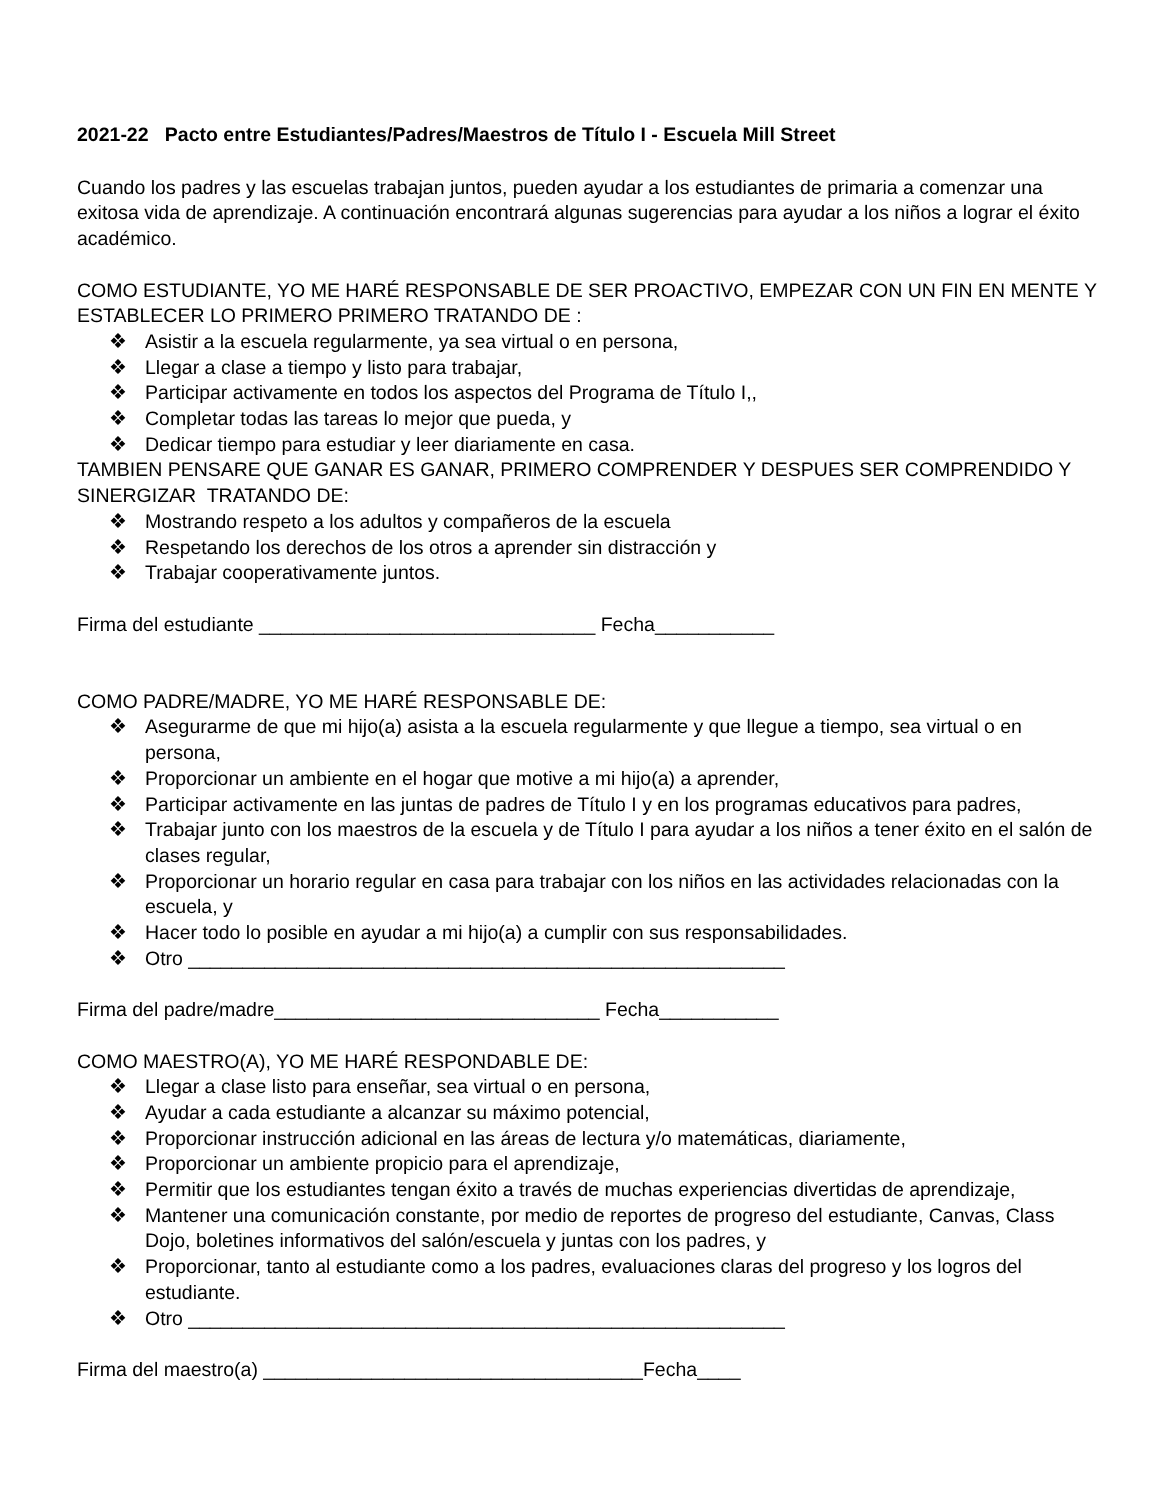2021-22 Pacto entre Estudiantes/Padres/Maestros de Título I - Escuela Mill Street
Cuando los padres y las escuelas trabajan juntos, pueden ayudar a los estudiantes de primaria a comenzar una exitosa vida de aprendizaje. A continuación encontrará algunas sugerencias para ayudar a los niños a lograr el éxito académico.
COMO ESTUDIANTE, YO ME HARÉ RESPONSABLE DE SER PROACTIVO, EMPEZAR CON UN FIN EN MENTE Y ESTABLECER LO PRIMERO PRIMERO TRATANDO DE :
❖ Asistir a la escuela regularmente, ya sea virtual o en persona,
❖ Llegar a clase a tiempo y listo para trabajar,
❖ Participar activamente en todos los aspectos del Programa de Título I,,
❖ Completar todas las tareas lo mejor que pueda, y
❖ Dedicar tiempo para estudiar y leer diariamente en casa.
TAMBIEN PENSARE QUE GANAR ES GANAR, PRIMERO COMPRENDER Y DESPUES SER COMPRENDIDO Y SINERGIZAR TRATANDO DE:
❖ Mostrando respeto a los adultos y compañeros de la escuela
❖ Respetando los derechos de los otros a aprender sin distracción y
❖ Trabajar cooperativamente juntos.
Firma del estudiante _______________________________ Fecha___________
COMO PADRE/MADRE, YO ME HARÉ RESPONSABLE DE:
❖ Asegurarme de que mi hijo(a) asista a la escuela regularmente y que llegue a tiempo, sea virtual o en persona,
❖ Proporcionar un ambiente en el hogar que motive a mi hijo(a) a aprender,
❖ Participar activamente en las juntas de padres de Título I y en los programas educativos para padres,
❖ Trabajar junto con los maestros de la escuela y de Título I para ayudar a los niños a tener éxito en el salón de clases regular,
❖ Proporcionar un horario regular en casa para trabajar con los niños en las actividades relacionadas con la escuela, y
❖ Hacer todo lo posible en ayudar a mi hijo(a) a cumplir con sus responsabilidades.
❖ Otro _______________________________________________________
Firma del padre/madre______________________________ Fecha___________
COMO MAESTRO(A), YO ME HARÉ RESPONDABLE DE:
❖ Llegar a clase listo para enseñar, sea virtual o en persona,
❖ Ayudar a cada estudiante a alcanzar su máximo potencial,
❖ Proporcionar instrucción adicional en las áreas de lectura y/o matemáticas, diariamente,
❖ Proporcionar un ambiente propicio para el aprendizaje,
❖ Permitir que los estudiantes tengan éxito a través de muchas experiencias divertidas de aprendizaje,
❖ Mantener una comunicación constante, por medio de reportes de progreso del estudiante, Canvas, Class Dojo, boletines informativos del salón/escuela y juntas con los padres, y
❖ Proporcionar, tanto al estudiante como a los padres, evaluaciones claras del progreso y los logros del estudiante.
❖ Otro _______________________________________________________
Firma del maestro(a) ___________________________________Fecha____